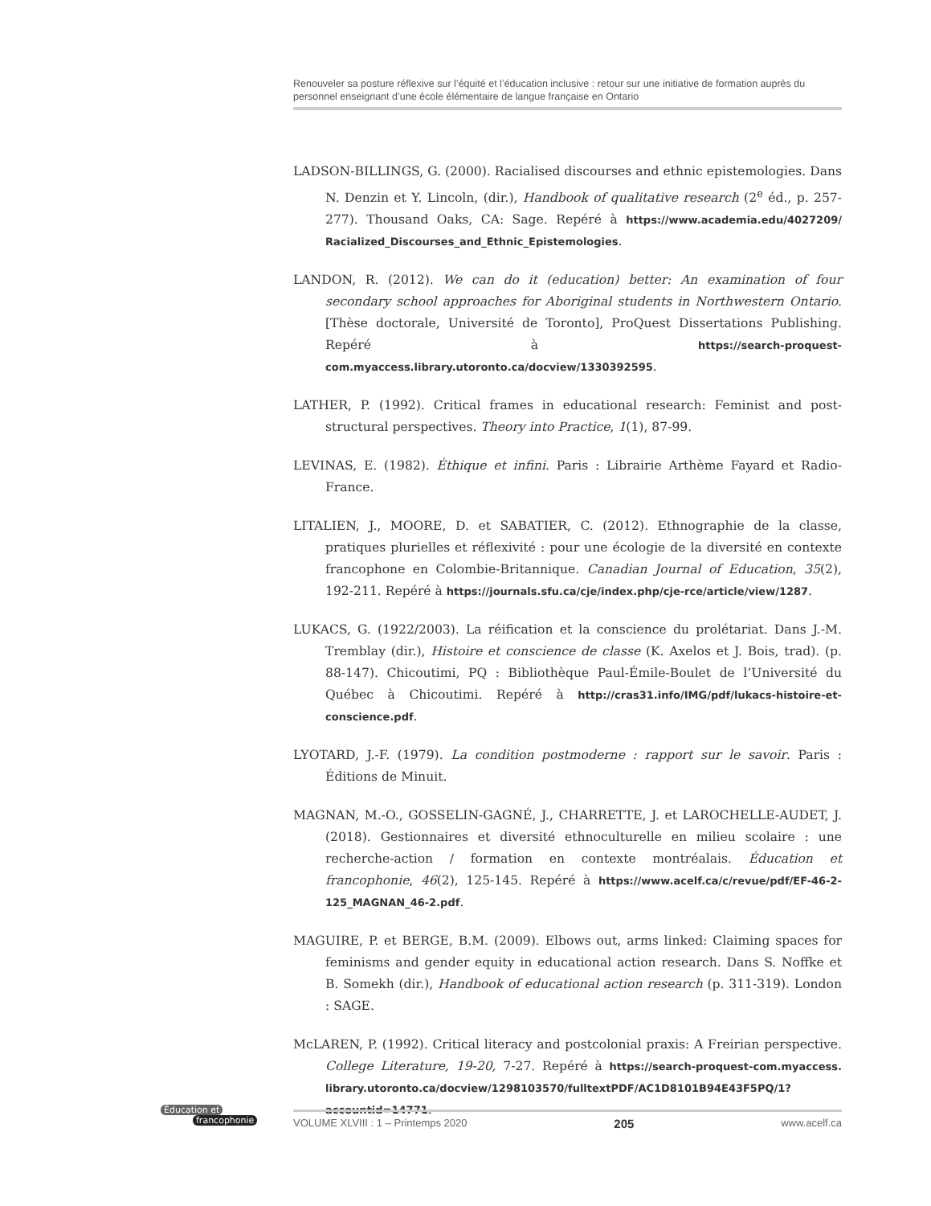Renouveler sa posture réflexive sur l’équité et l’éducation inclusive : retour sur une initiative de formation auprès du personnel enseignant d’une école élémentaire de langue française en Ontario
LADSON-BILLINGS, G. (2000). Racialised discourses and ethnic epistemologies. Dans N. Denzin et Y. Lincoln, (dir.), Handbook of qualitative research (2<sup>e</sup> éd., p. 257-277). Thousand Oaks, CA: Sage. Repéré à https://www.academia.edu/4027209/ Racialized_Discourses_and_Ethnic_Epistemologies.
LANDON, R. (2012). We can do it (education) better: An examination of four secondary school approaches for Aboriginal students in Northwestern Ontario. [Thèse doctorale, Université de Toronto], ProQuest Dissertations Publishing. Repéré à https://search-proquest-com.myaccess.library.utoronto.ca/docview/1330392595.
LATHER, P. (1992). Critical frames in educational research: Feminist and post-structural perspectives. Theory into Practice, 1(1), 87-99.
LEVINAS, E. (1982). Éthique et infini. Paris : Librairie Arthème Fayard et Radio-France.
LITALIEN, J., MOORE, D. et SABATIER, C. (2012). Ethnographie de la classe, pratiques plurielles et réflexivité : pour une écologie de la diversité en contexte francophone en Colombie-Britannique. Canadian Journal of Education, 35(2), 192-211. Repéré à https://journals.sfu.ca/cje/index.php/cje-rce/article/view/1287.
LUKACS, G. (1922/2003). La réification et la conscience du prolétariat. Dans J.-M. Tremblay (dir.), Histoire et conscience de classe (K. Axelos et J. Bois, trad). (p. 88-147). Chicoutimi, PQ : Bibliothèque Paul-Émile-Boulet de l’Université du Québec à Chicoutimi. Repéré à http://cras31.info/IMG/pdf/lukacs-histoire-et-conscience.pdf.
LYOTARD, J.-F. (1979). La condition postmoderne : rapport sur le savoir. Paris : Éditions de Minuit.
MAGNAN, M.-O., GOSSELIN-GAGNÉ, J., CHARRETTE, J. et LAROCHELLE-AUDET, J. (2018). Gestionnaires et diversité ethnoculturelle en milieu scolaire : une recherche-action / formation en contexte montréalais. Éducation et francophonie, 46(2), 125-145. Repéré à https://www.acelf.ca/c/revue/pdf/EF-46-2-125_MAGNAN_46-2.pdf.
MAGUIRE, P. et BERGE, B.M. (2009). Elbows out, arms linked: Claiming spaces for feminisms and gender equity in educational action research. Dans S. Noffke et B. Somekh (dir.), Handbook of educational action research (p. 311-319). London : SAGE.
McLAREN, P. (1992). Critical literacy and postcolonial praxis: A Freirian perspective. College Literature, 19-20, 7-27. Repéré à https://search-proquest-com.myaccess. library.utoronto.ca/docview/1298103570/fulltextPDF/AC1D8101B94E43F5PQ/1? accountid=14771.
Éducation et
francophonie
VOLUME XLVIII : 1 – Printemps 2020 205 www.acelf.ca